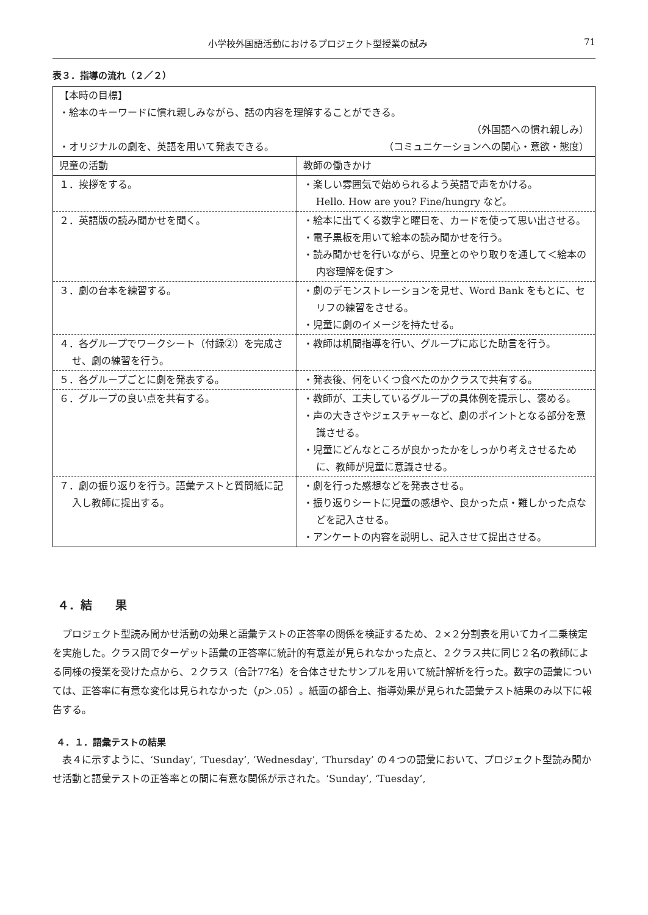小学校外国語活動におけるプロジェクト型授業の試み 71
表３．指導の流れ（２／２）
| 【本時の目標】 ・絵本のキーワードに慣れ親しみながら、話の内容を理解することができる。 （外国語への慣れ親しみ） ・オリジナルの劇を、英語を用いて発表できる。 （コミュニケーションへの関心・意欲・態度） | |
| 児童の活動 | 教師の働きかけ |
| １．挨拶をする。 | ・楽しい雰囲気で始められるよう英語で声をかける。 Hello. How are you? Fine/hungry など。 |
| ２．英語版の読み聞かせを聞く。 | ・絵本に出てくる数字と曜日を、カードを使って思い出させる。 ・電子黒板を用いて絵本の読み聞かせを行う。 ・読み聞かせを行いながら、児童とのやり取りを通して＜絵本の内容理解を促す＞ |
| ３．劇の台本を練習する。 | ・劇のデモンストレーションを見せ、Word Bank をもとに、セリフの練習をさせる。 ・児童に劇のイメージを持たせる。 |
| ４．各グループでワークシート（付録②）を完成させ、劇の練習を行う。 | ・教師は机間指導を行い、グループに応じた助言を行う。 |
| ５．各グループごとに劇を発表する。 | ・発表後、何をいくつ食べたのかクラスで共有する。 |
| ６．グループの良い点を共有する。 | ・教師が、工夫しているグループの具体例を提示し、褒める。 ・声の大きさやジェスチャーなど、劇のポイントとなる部分を意識させる。 ・児童にどんなところが良かったかをしっかり考えさせるために、教師が児童に意識させる。 |
| ７．劇の振り返りを行う。語彙テストと質問紙に記入し教師に提出する。 | ・劇を行った感想などを発表させる。 ・振り返りシートに児童の感想や、良かった点・難しかった点などを記入させる。 ・アンケートの内容を説明し、記入させて提出させる。 |
４．結　　果
プロジェクト型読み聞かせ活動の効果と語彙テストの正答率の関係を検証するため、２×２分割表を用いてカイ二乗検定を実施した。クラス間でターゲット語彙の正答率に統計的有意差が見られなかった点と、２クラス共に同じ２名の教師による同様の授業を受けた点から、２クラス（合計77名）を合体させたサンプルを用いて統計解析を行った。数字の語彙については、正答率に有意な変化は見られなかった（p＞.05）。紙面の都合上、指導効果が見られた語彙テスト結果のみ以下に報告する。
４．１．語彙テストの結果
表４に示すように、‘Sunday’, ‘Tuesday’, ‘Wednesday’, ‘Thursday’ の４つの語彙において、プロジェクト型読み聞かせ活動と語彙テストの正答率との間に有意な関係が示された。‘Sunday’, ‘Tuesday’,